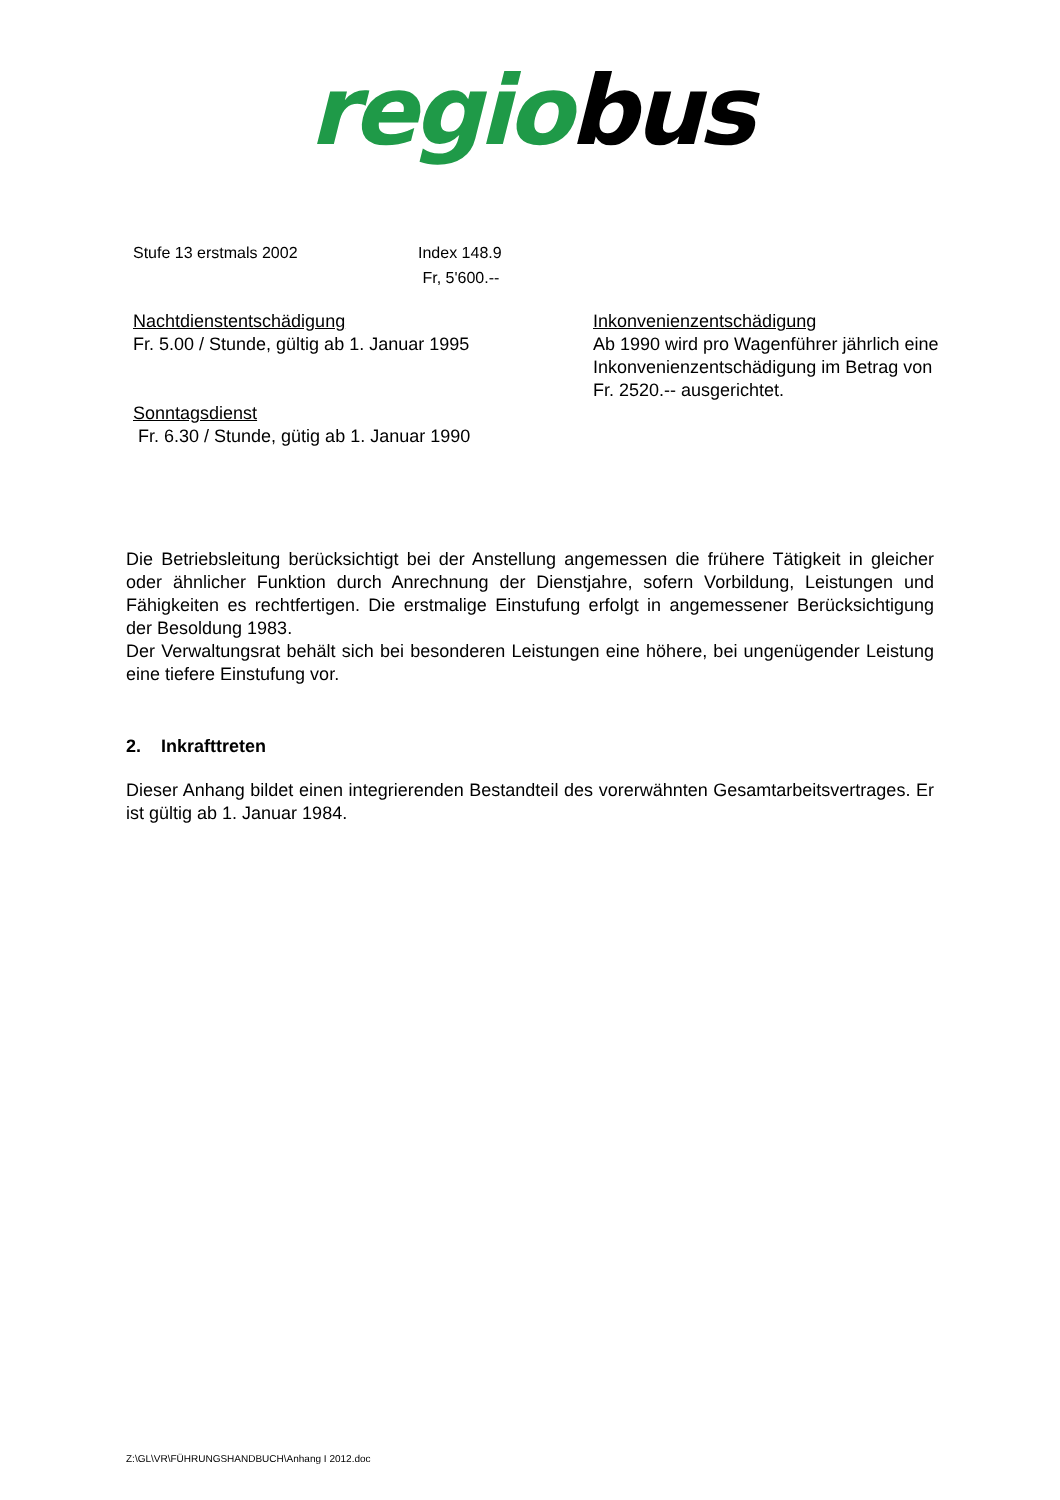regiobus
Stufe 13 erstmals 2002 Index 148.9
Fr, 5'600.--
Nachtdienstentschädigung
Fr. 5.00 / Stunde, gültig ab 1. Januar 1995
Sonntagsdienst
Fr. 6.30 / Stunde, gütig ab 1. Januar 1990
Inkonvenienzentschädigung
Ab 1990 wird pro Wagenführer jährlich eine
Inkonvenienzentschädigung im Betrag von
Fr. 2520.-- ausgerichtet.
Die Betriebsleitung berücksichtigt bei der Anstellung angemessen die frühere Tätigkeit in gleicher oder ähnlicher Funktion durch Anrechnung der Dienstjahre, sofern Vorbildung, Leistungen und Fähigkeiten es rechtfertigen. Die erstmalige Einstufung erfolgt in angemessener Berücksichtigung der Besoldung 1983.
Der Verwaltungsrat behält sich bei besonderen Leistungen eine höhere, bei ungenügender Leistung eine tiefere Einstufung vor.
2. Inkrafttreten
Dieser Anhang bildet einen integrierenden Bestandteil des vorerwähnten Gesamtarbeitsvertrages. Er ist gültig ab 1. Januar 1984.
Z:\GL\VR\FÜHRUNGSHANDBUCH\Anhang I 2012.doc